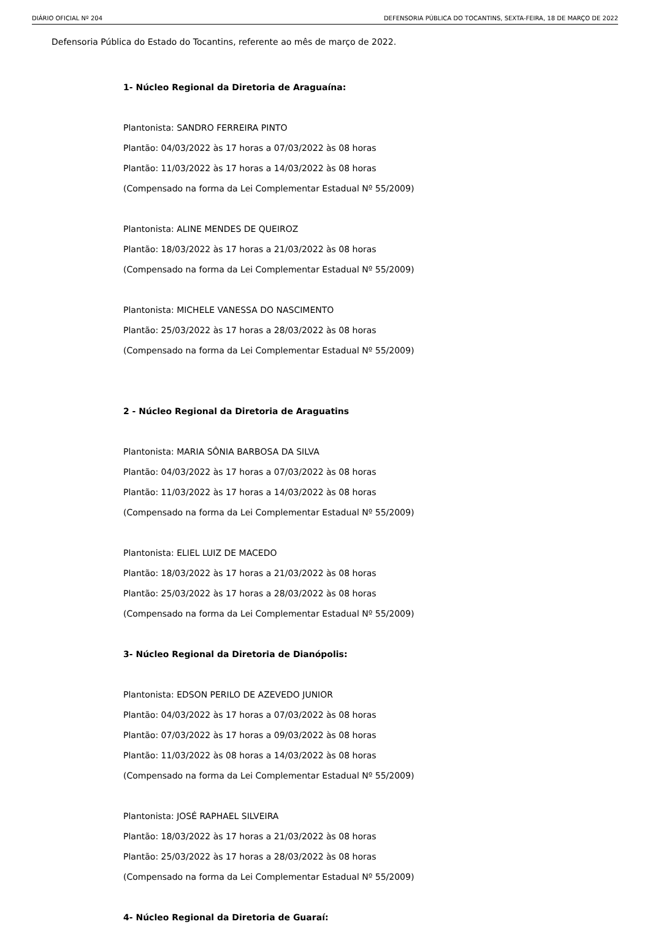DIÁRIO OFICIAL Nº 204 DEFENSORIA PÚBLICA DO TOCANTINS, SEXTA-FEIRA, 18 DE MARÇO DE 2022
Defensoria Pública do Estado do Tocantins, referente ao mês de março de 2022.
1- Núcleo Regional da Diretoria de Araguaína:
Plantonista: SANDRO FERREIRA PINTO
Plantão: 04/03/2022 às 17 horas a 07/03/2022 às 08 horas
Plantão: 11/03/2022 às 17 horas a 14/03/2022 às 08 horas
(Compensado na forma da Lei Complementar Estadual Nº 55/2009)
Plantonista: ALINE MENDES DE QUEIROZ
Plantão: 18/03/2022 às 17 horas a 21/03/2022 às 08 horas
(Compensado na forma da Lei Complementar Estadual Nº 55/2009)
Plantonista: MICHELE VANESSA DO NASCIMENTO
Plantão: 25/03/2022 às 17 horas a 28/03/2022 às 08 horas
(Compensado na forma da Lei Complementar Estadual Nº 55/2009)
2 - Núcleo Regional da Diretoria de Araguatins
Plantonista: MARIA SÔNIA BARBOSA DA SILVA
Plantão: 04/03/2022 às 17 horas a 07/03/2022 às 08 horas
Plantão: 11/03/2022 às 17 horas a 14/03/2022 às 08 horas
(Compensado na forma da Lei Complementar Estadual Nº 55/2009)
Plantonista: ELIEL LUIZ DE MACEDO
Plantão: 18/03/2022 às 17 horas a 21/03/2022 às 08 horas
Plantão: 25/03/2022 às 17 horas a 28/03/2022 às 08 horas
(Compensado na forma da Lei Complementar Estadual Nº 55/2009)
3- Núcleo Regional da Diretoria de Dianópolis:
Plantonista: EDSON PERILO DE AZEVEDO JUNIOR
Plantão: 04/03/2022 às 17 horas a 07/03/2022 às 08 horas
Plantão: 07/03/2022 às 17 horas a 09/03/2022 às 08 horas
Plantão: 11/03/2022 às 08 horas a 14/03/2022 às 08 horas
(Compensado na forma da Lei Complementar Estadual Nº 55/2009)
Plantonista: JOSÉ RAPHAEL SILVEIRA
Plantão: 18/03/2022 às 17 horas a 21/03/2022 às 08 horas
Plantão: 25/03/2022 às 17 horas a 28/03/2022 às 08 horas
(Compensado na forma da Lei Complementar Estadual Nº 55/2009)
4- Núcleo Regional da Diretoria de Guaraí: